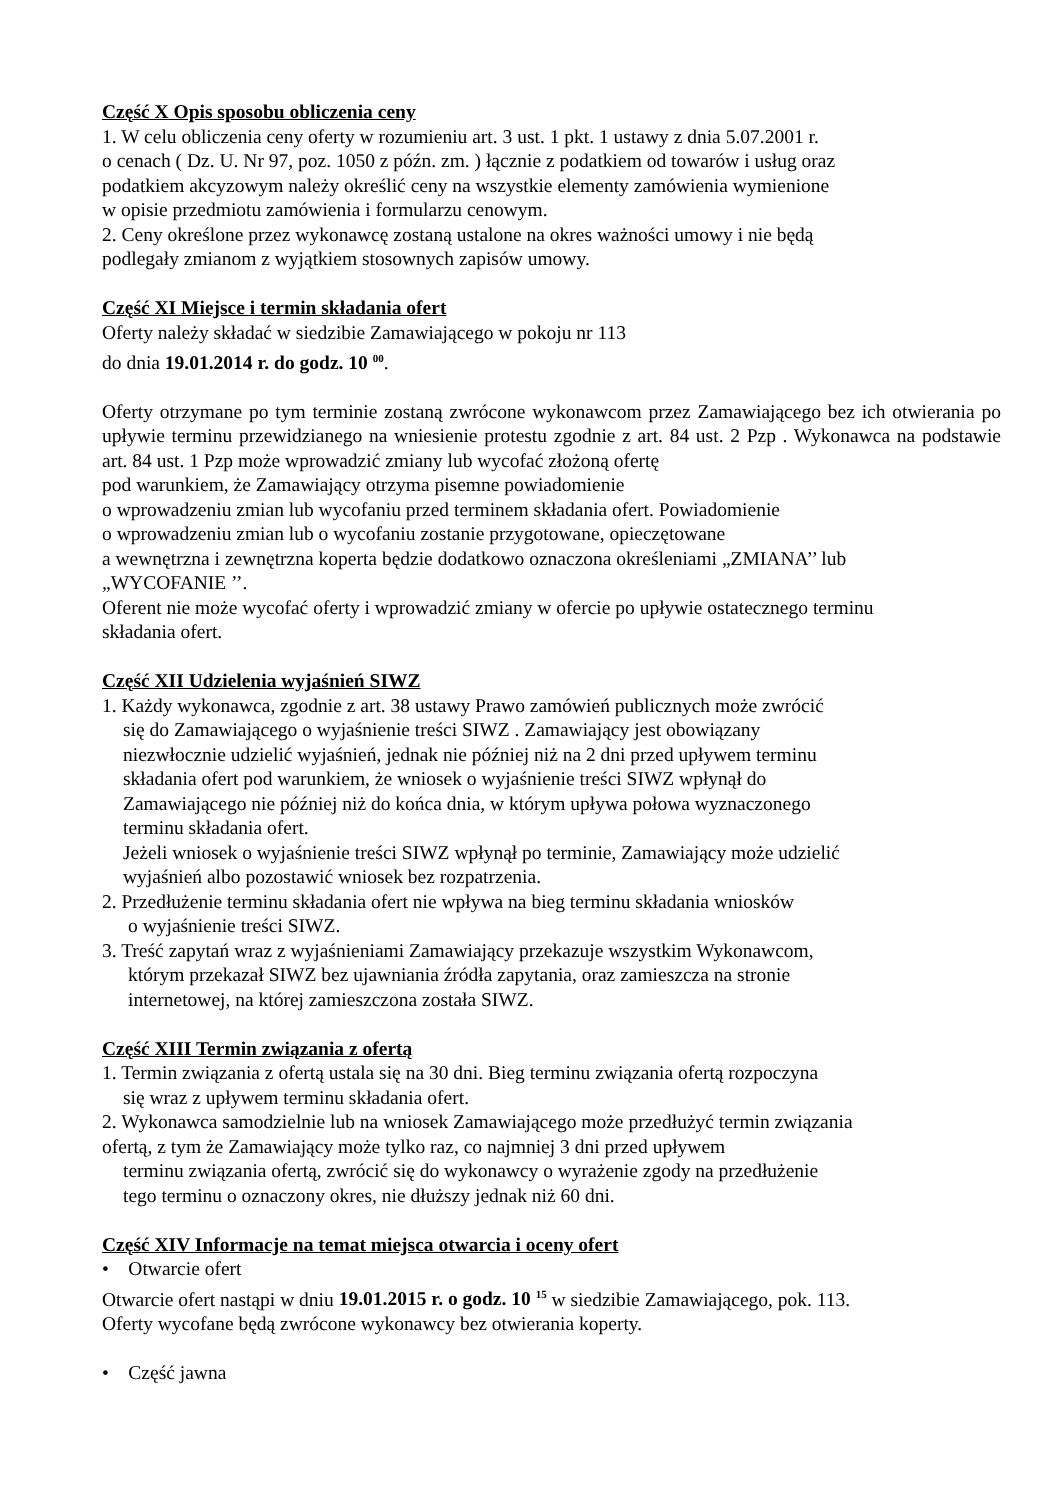Część X Opis sposobu obliczenia ceny
1. W celu obliczenia ceny oferty w rozumieniu art. 3 ust. 1 pkt. 1 ustawy z dnia 5.07.2001 r.
o cenach ( Dz. U. Nr 97, poz. 1050 z późn. zm. ) łącznie z podatkiem od towarów i usług oraz
podatkiem akcyzowym należy określić ceny na wszystkie elementy zamówienia wymienione
w opisie przedmiotu zamówienia i formularzu cenowym.
2. Ceny określone przez wykonawcę zostaną ustalone na okres ważności umowy i nie będą
podlegały zmianom z wyjątkiem stosownych zapisów umowy.
Część XI Miejsce i termin składania ofert
Oferty należy składać w siedzibie Zamawiającego w pokoju nr 113
do dnia 19.01.2014 r. do godz. 10 <sup>00</sup>.
Oferty otrzymane po tym terminie zostaną zwrócone wykonawcom przez Zamawiającego bez ich otwierania po upływie terminu przewidzianego na wniesienie protestu zgodnie z art. 84 ust. 2 Pzp . Wykonawca na podstawie art. 84 ust. 1 Pzp może wprowadzić zmiany lub wycofać złożoną ofertę
pod warunkiem, że Zamawiający otrzyma pisemne powiadomienie
o wprowadzeniu zmian lub wycofaniu przed terminem składania ofert. Powiadomienie
o wprowadzeniu zmian lub o wycofaniu zostanie przygotowane, opieczętowane
a wewnętrzna i zewnętrzna koperta będzie dodatkowo oznaczona określeniami „ZMIANA’’ lub
„WYCOFANIE ’’.
Oferent nie może wycofać oferty i wprowadzić zmiany w ofercie po upływie ostatecznego terminu
składania ofert.
Część XII Udzielenia wyjaśnień SIWZ
1. Każdy wykonawca, zgodnie z art. 38 ustawy Prawo zamówień publicznych może zwrócić
się do Zamawiającego o wyjaśnienie treści SIWZ . Zamawiający jest obowiązany
niezwłocznie udzielić wyjaśnień, jednak nie później niż na 2 dni przed upływem terminu
składania ofert pod warunkiem, że wniosek o wyjaśnienie treści SIWZ wpłynął do
Zamawiającego nie później niż do końca dnia, w którym upływa połowa wyznaczonego
terminu składania ofert.
Jeżeli wniosek o wyjaśnienie treści SIWZ wpłynął po terminie, Zamawiający może udzielić
wyjaśnień albo pozostawić wniosek bez rozpatrzenia.
2. Przedłużenie terminu składania ofert nie wpływa na bieg terminu składania wniosków
o wyjaśnienie treści SIWZ.
3. Treść zapytań wraz z wyjaśnieniami Zamawiający przekazuje wszystkim Wykonawcom,
którym przekazał SIWZ bez ujawniania źródła zapytania, oraz zamieszcza na stronie
internetowej, na której zamieszczona została SIWZ.
Część XIII Termin związania z ofertą
1. Termin związania z ofertą ustala się na 30 dni. Bieg terminu związania ofertą rozpoczyna
się wraz z upływem terminu składania ofert.
2. Wykonawca samodzielnie lub na wniosek Zamawiającego może przedłużyć termin związania
ofertą, z tym że Zamawiający może tylko raz, co najmniej 3 dni przed upływem
terminu związania ofertą, zwrócić się do wykonawcy o wyrażenie zgody na przedłużenie
tego terminu o oznaczony okres, nie dłuższy jednak niż 60 dni.
Część XIV Informacje na temat miejsca otwarcia i oceny ofert
• Otwarcie ofert
Otwarcie ofert nastąpi w dniu 19.01.2015 r. o godz. 10 <sup>15</sup> w siedzibie Zamawiającego, pok. 113.
Oferty wycofane będą zwrócone wykonawcy bez otwierania koperty.
• Część jawna